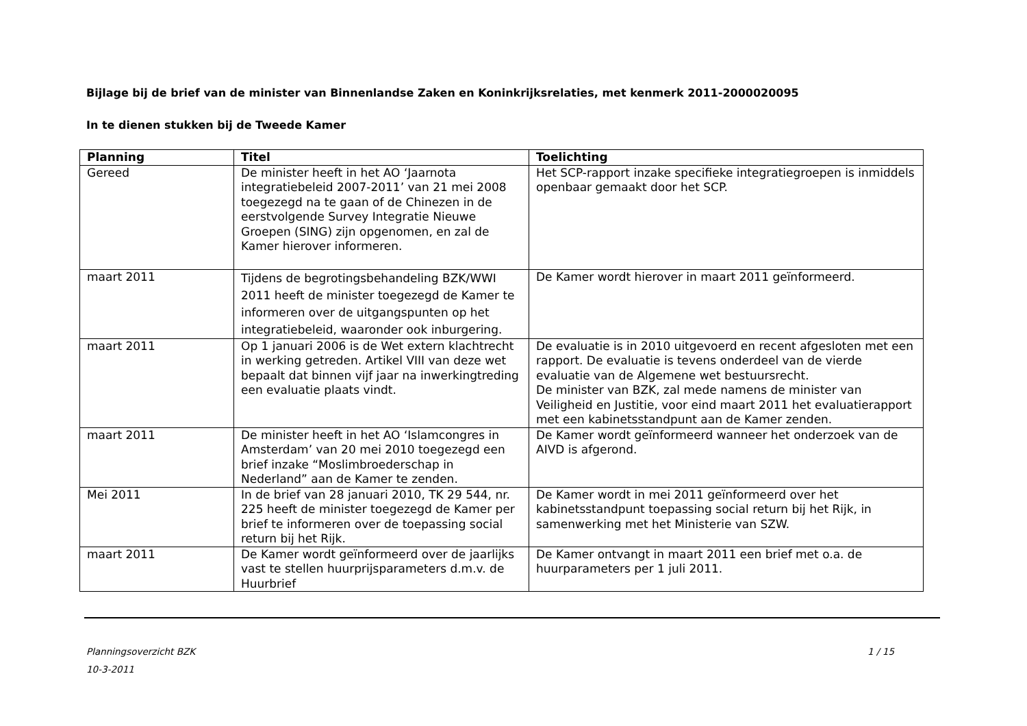Bijlage bij de brief van de minister van Binnenlandse Zaken en Koninkrijksrelaties, met kenmerk 2011-2000020095
In te dienen stukken bij de Tweede Kamer
| Planning | Titel | Toelichting |
| --- | --- | --- |
| Gereed | De minister heeft in het AO ‘Jaarnota integratiebeleid 2007-2011’ van 21 mei 2008 toegezegd na te gaan of de Chinezen in de eerstvolgende Survey Integratie Nieuwe Groepen (SING) zijn opgenomen, en zal de Kamer hierover informeren. | Het SCP-rapport inzake specifieke integratiegroepen is inmiddels openbaar gemaakt door het SCP. |
| maart 2011 | Tijdens de begrotingsbehandeling BZK/WWI 2011 heeft de minister toegezegd de Kamer te informeren over de uitgangspunten op het integratiebeleid, waaronder ook inburgering. | De Kamer wordt hierover in maart 2011 geïnformeerd. |
| maart 2011 | Op 1 januari 2006 is de Wet extern klachtrecht in werking getreden. Artikel VIII van deze wet bepaalt dat binnen vijf jaar na inwerkingtreding een evaluatie plaats vindt. | De evaluatie is in 2010 uitgevoerd en recent afgesloten met een rapport. De evaluatie is tevens onderdeel van de vierde evaluatie van de Algemene wet bestuursrecht. De minister van BZK, zal mede namens de minister van Veiligheid en Justitie, voor eind maart 2011 het evaluatierapport met een kabinetsstandpunt aan de Kamer zenden. |
| maart 2011 | De minister heeft in het AO ‘Islamcongres in Amsterdam’ van 20 mei 2010 toegezegd een brief inzake “Moslimbroederschap in Nederland” aan de Kamer te zenden. | De Kamer wordt geïnformeerd wanneer het onderzoek van de AIVD is afgerond. |
| Mei 2011 | In de brief van 28 januari 2010, TK 29 544, nr. 225 heeft de minister toegezegd de Kamer per brief te informeren over de toepassing social return bij het Rijk. | De Kamer wordt in mei 2011 geïnformeerd over het kabinetsstandpunt toepassing social return bij het Rijk, in samenwerking met het Ministerie van SZW. |
| maart 2011 | De Kamer wordt geïnformeerd over de jaarlijks vast te stellen huurprijsparameters d.m.v. de Huurbrief | De Kamer ontvangt in maart 2011 een brief met o.a. de huurparameters per 1 juli 2011. |
Planningsoverzicht BZK 1 / 15
10-3-2011